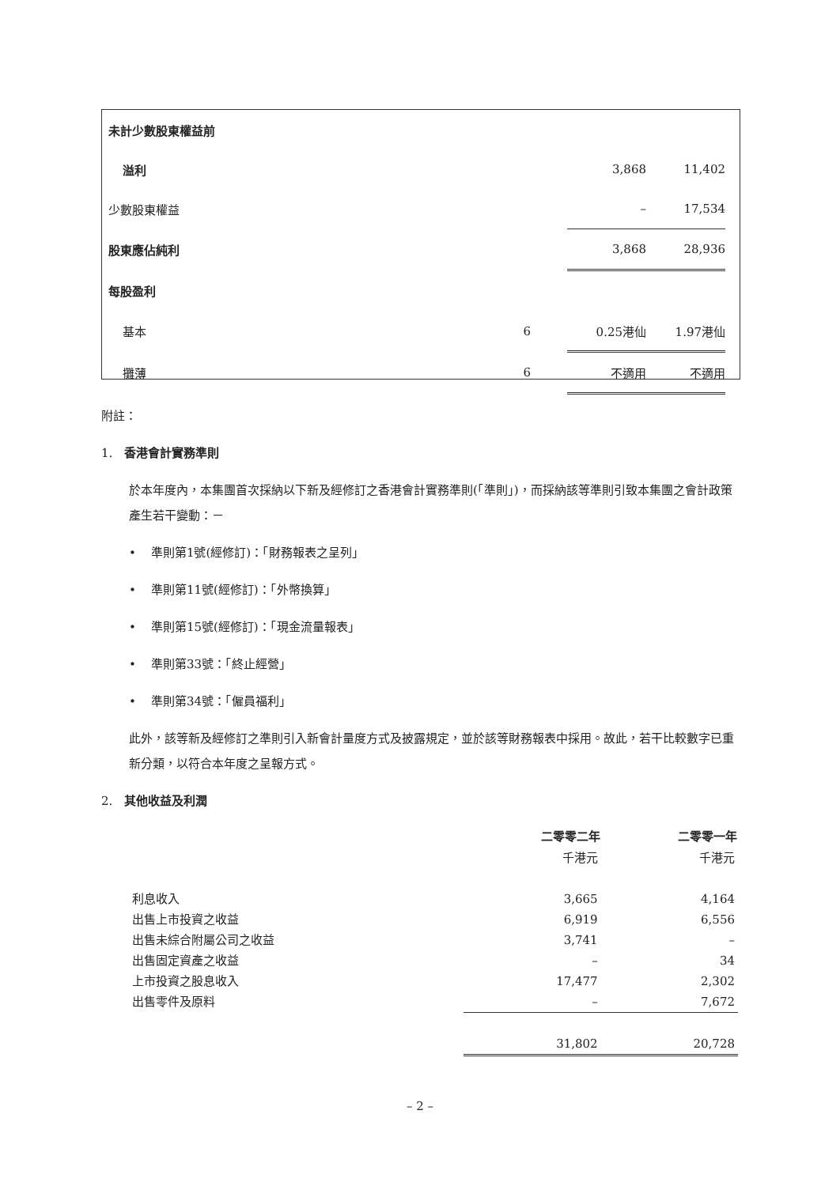| 未計少數股東權益前 | | | |
| 溢利 | | 3,868 | 11,402 |
| 少數股東權益 | | – | 17,534 |
| 股東應佔純利 | | 3,868 | 28,936 |
| 每股盈利 | | | |
| 基本 | 6 | 0.25港仙 | 1.97港仙 |
| 攤薄 | 6 | 不適用 | 不適用 |
附註：
1. 香港會計實務準則
於本年度內，本集團首次採納以下新及經修訂之香港會計實務準則(「準則」)，而採納該等準則引致本集團之會計政策產生若干變動：－
• 準則第1號(經修訂)：「財務報表之呈列」
• 準則第11號(經修訂)：「外幣換算」
• 準則第15號(經修訂)：「現金流量報表」
• 準則第33號：「終止經營」
• 準則第34號：「僱員福利」
此外，該等新及經修訂之準則引入新會計量度方式及披露規定，並於該等財務報表中採用。故此，若干比較數字已重新分類，以符合本年度之呈報方式。
2. 其他收益及利潤
| | 二零零二年 | 二零零一年 |
| --- | --- | --- |
| | 千港元 | 千港元 |
| 利息收入 | 3,665 | 4,164 |
| 出售上市投資之收益 | 6,919 | 6,556 |
| 出售未綜合附屬公司之收益 | 3,741 | – |
| 出售固定資產之收益 | – | 34 |
| 上市投資之股息收入 | 17,477 | 2,302 |
| 出售零件及原料 | – | 7,672 |
| | 31,802 | 20,728 |
– 2 –